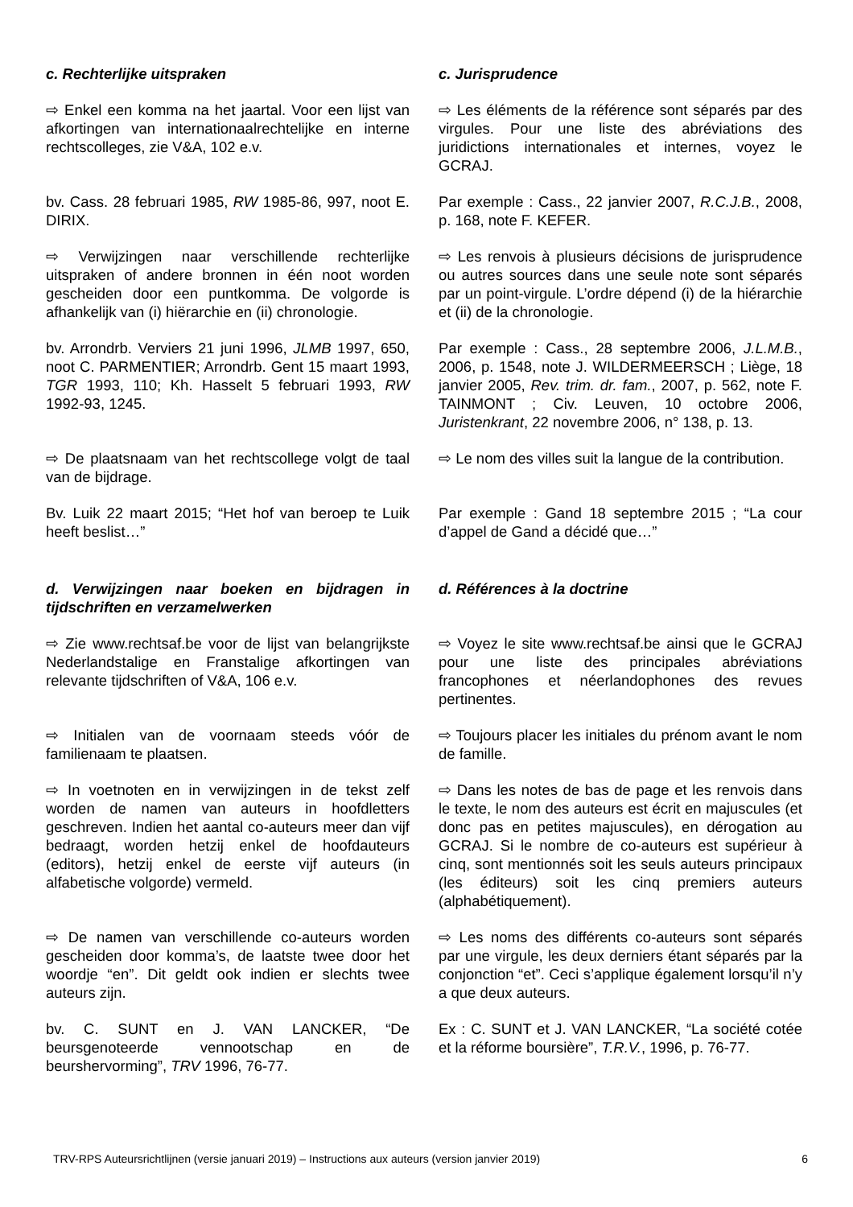c. Rechterlijke uitspraken c. Jurisprudence
⇨ Enkel een komma na het jaartal. Voor een lijst van afkortingen van internationaalrechtelijke en interne rechtscolleges, zie V&A, 102 e.v.
⇨ Les éléments de la référence sont séparés par des virgules. Pour une liste des abréviations des juridictions internationales et internes, voyez le GCRAJ.
bv. Cass. 28 februari 1985, RW 1985-86, 997, noot E. DIRIX.
Par exemple : Cass., 22 janvier 2007, R.C.J.B., 2008, p. 168, note F. KEFER.
⇨ Verwijzingen naar verschillende rechterlijke uitspraken of andere bronnen in één noot worden gescheiden door een puntkomma. De volgorde is afhankelijk van (i) hiërarchie en (ii) chronologie.
⇨ Les renvois à plusieurs décisions de jurisprudence ou autres sources dans une seule note sont séparés par un point-virgule. L’ordre dépend (i) de la hiérarchie et (ii) de la chronologie.
bv. Arrondrb. Verviers 21 juni 1996, JLMB 1997, 650, noot C. PARMENTIER; Arrondrb. Gent 15 maart 1993, TGR 1993, 110; Kh. Hasselt 5 februari 1993, RW 1992-93, 1245.
Par exemple : Cass., 28 septembre 2006, J.L.M.B., 2006, p. 1548, note J. WILDERMEERSCH ; Liège, 18 janvier 2005, Rev. trim. dr. fam., 2007, p. 562, note F. TAINMONT ; Civ. Leuven, 10 octobre 2006, Juristenkrant, 22 novembre 2006, n° 138, p. 13.
⇨ De plaatsnaam van het rechtscollege volgt de taal van de bijdrage.
⇨ Le nom des villes suit la langue de la contribution.
Bv. Luik 22 maart 2015; “Het hof van beroep te Luik heeft beslist…”
Par exemple : Gand 18 septembre 2015 ; “La cour d’appel de Gand a décidé que…”
d. Verwijzingen naar boeken en bijdragen in tijdschriften en verzamelwerken
d. Références à la doctrine
⇨ Zie www.rechtsaf.be voor de lijst van belangrijkste Nederlandstalige en Franstalige afkortingen van relevante tijdschriften of V&A, 106 e.v.
⇨ Voyez le site www.rechtsaf.be ainsi que le GCRAJ pour une liste des principales abréviations francophones et néerlandophones des revues pertinentes.
⇨ Initialen van de voornaam steeds vóór de familienaam te plaatsen.
⇨ Toujours placer les initiales du prénom avant le nom de famille.
⇨ In voetnoten en in verwijzingen in de tekst zelf worden de namen van auteurs in hoofdletters geschreven. Indien het aantal co-auteurs meer dan vijf bedraagt, worden hetzij enkel de hoofdauteurs (editors), hetzij enkel de eerste vijf auteurs (in alfabetische volgorde) vermeld.
⇨ Dans les notes de bas de page et les renvois dans le texte, le nom des auteurs est écrit en majuscules (et donc pas en petites majuscules), en dérogation au GCRAJ. Si le nombre de co-auteurs est supérieur à cinq, sont mentionnés soit les seuls auteurs principaux (les éditeurs) soit les cinq premiers auteurs (alphabétiquement).
⇨ De namen van verschillende co-auteurs worden gescheiden door komma’s, de laatste twee door het woordje “en”. Dit geldt ook indien er slechts twee auteurs zijn.
⇨ Les noms des différents co-auteurs sont séparés par une virgule, les deux derniers étant séparés par la conjonction “et”. Ceci s’applique également lorsqu’il n’y a que deux auteurs.
bv. C. SUNT en J. VAN LANCKER, “De beursgenoteerde vennootschap en de beurshervorming”, TRV 1996, 76-77.
Ex : C. SUNT et J. VAN LANCKER, “La société cotée et la réforme boursière”, T.R.V., 1996, p. 76-77.
TRV-RPS Auteursrichtlijnen (versie januari 2019) – Instructions aux auteurs (version janvier 2019) 6